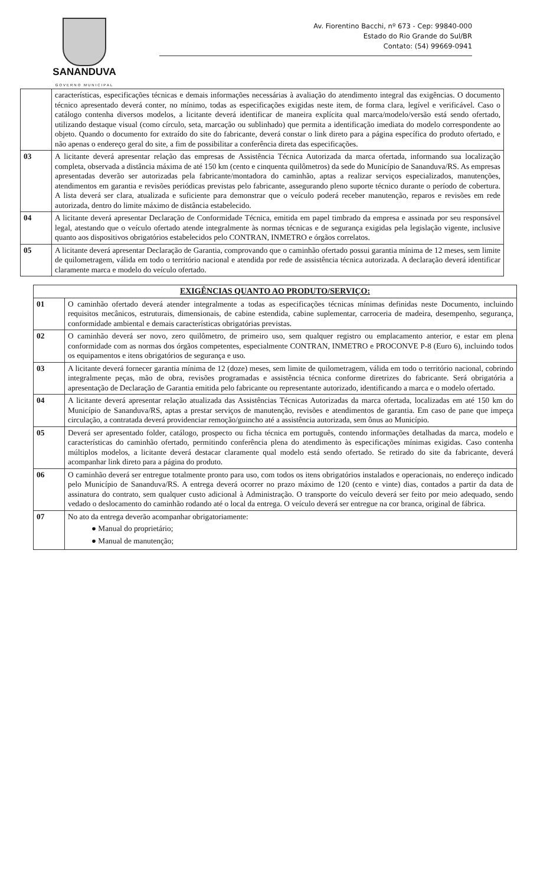SANANDUVA
GOVERNO MUNICIPAL
Av. Fiorentino Bacchi, nº 673 - Cep: 99840-000
Estado do Rio Grande do Sul/BR
Contato: (54) 99669-0941
| | características, especificações técnicas e demais informações necessárias à avaliação do atendimento integral das exigências. O documento técnico apresentado deverá conter, no mínimo, todas as especificações exigidas neste item, de forma clara, legível e verificável. Caso o catálogo contenha diversos modelos, a licitante deverá identificar de maneira explícita qual marca/modelo/versão está sendo ofertado, utilizando destaque visual (como círculo, seta, marcação ou sublinhado) que permita a identificação imediata do modelo correspondente ao objeto. Quando o documento for extraído do site do fabricante, deverá constar o link direto para a página específica do produto ofertado, e não apenas o endereço geral do site, a fim de possibilitar a conferência direta das especificações. |
| 03 | A licitante deverá apresentar relação das empresas de Assistência Técnica Autorizada da marca ofertada, informando sua localização completa, observada a distância máxima de até 150 km (cento e cinquenta quilômetros) da sede do Município de Sananduva/RS. As empresas apresentadas deverão ser autorizadas pela fabricante/montadora do caminhão, aptas a realizar serviços especializados, manutenções, atendimentos em garantia e revisões periódicas previstas pelo fabricante, assegurando pleno suporte técnico durante o período de cobertura. A lista deverá ser clara, atualizada e suficiente para demonstrar que o veículo poderá receber manutenção, reparos e revisões em rede autorizada, dentro do limite máximo de distância estabelecido. |
| 04 | A licitante deverá apresentar Declaração de Conformidade Técnica, emitida em papel timbrado da empresa e assinada por seu responsável legal, atestando que o veículo ofertado atende integralmente às normas técnicas e de segurança exigidas pela legislação vigente, inclusive quanto aos dispositivos obrigatórios estabelecidos pelo CONTRAN, INMETRO e órgãos correlatos. |
| 05 | A licitante deverá apresentar Declaração de Garantia, comprovando que o caminhão ofertado possui garantia mínima de 12 meses, sem limite de quilometragem, válida em todo o território nacional e atendida por rede de assistência técnica autorizada. A declaração deverá identificar claramente marca e modelo do veículo ofertado. |
| EXIGÊNCIAS QUANTO AO PRODUTO/SERVIÇO: | |
| --- | --- |
| 01 | O caminhão ofertado deverá atender integralmente a todas as especificações técnicas mínimas definidas neste Documento, incluindo requisitos mecânicos, estruturais, dimensionais, de cabine estendida, cabine suplementar, carroceria de madeira, desempenho, segurança, conformidade ambiental e demais características obrigatórias previstas. |
| 02 | O caminhão deverá ser novo, zero quilômetro, de primeiro uso, sem qualquer registro ou emplacamento anterior, e estar em plena conformidade com as normas dos órgãos competentes, especialmente CONTRAN, INMETRO e PROCONVE P-8 (Euro 6), incluindo todos os equipamentos e itens obrigatórios de segurança e uso. |
| 03 | A licitante deverá fornecer garantia mínima de 12 (doze) meses, sem limite de quilometragem, válida em todo o território nacional, cobrindo integralmente peças, mão de obra, revisões programadas e assistência técnica conforme diretrizes do fabricante. Será obrigatória a apresentação de Declaração de Garantia emitida pelo fabricante ou representante autorizado, identificando a marca e o modelo ofertado. |
| 04 | A licitante deverá apresentar relação atualizada das Assistências Técnicas Autorizadas da marca ofertada, localizadas em até 150 km do Município de Sananduva/RS, aptas a prestar serviços de manutenção, revisões e atendimentos de garantia. Em caso de pane que impeça circulação, a contratada deverá providenciar remoção/guincho até a assistência autorizada, sem ônus ao Município. |
| 05 | Deverá ser apresentado folder, catálogo, prospecto ou ficha técnica em português, contendo informações detalhadas da marca, modelo e características do caminhão ofertado, permitindo conferência plena do atendimento às especificações mínimas exigidas. Caso contenha múltiplos modelos, a licitante deverá destacar claramente qual modelo está sendo ofertado. Se retirado do site da fabricante, deverá acompanhar link direto para a página do produto. |
| 06 | O caminhão deverá ser entregue totalmente pronto para uso, com todos os itens obrigatórios instalados e operacionais, no endereço indicado pelo Município de Sananduva/RS. A entrega deverá ocorrer no prazo máximo de 120 (cento e vinte) dias, contados a partir da data de assinatura do contrato, sem qualquer custo adicional à Administração. O transporte do veículo deverá ser feito por meio adequado, sendo vedado o deslocamento do caminhão rodando até o local da entrega. O veículo deverá ser entregue na cor branca, original de fábrica. |
| 07 | No ato da entrega deverão acompanhar obrigatoriamente: ● Manual do proprietário; ● Manual de manutenção; |